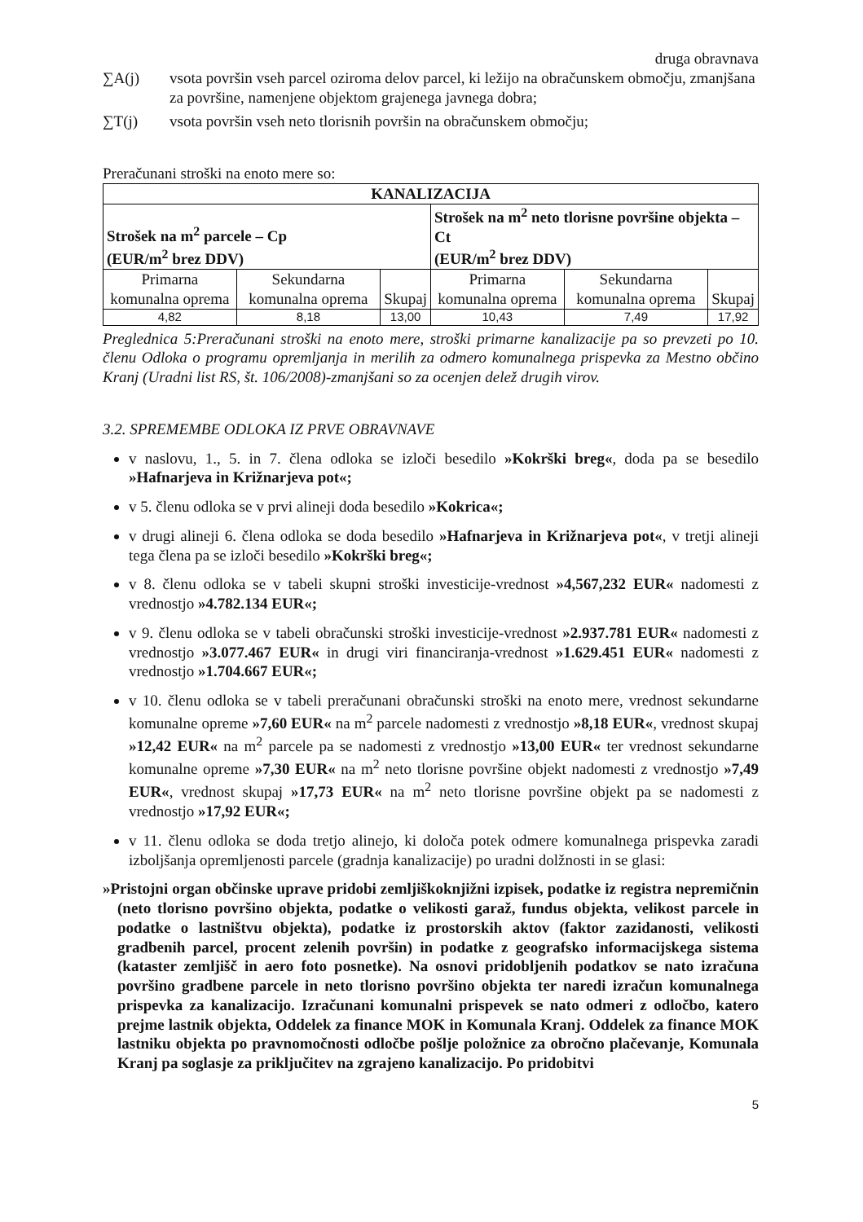druga obravnava
∑A(j) vsota površin vseh parcel oziroma delov parcel, ki ležijo na obračunskem območju, zmanjšana za površine, namenjene objektom grajenega javnega dobra;
∑T(j) vsota površin vseh neto tlorisnih površin na obračunskem območju;
Preračunani stroški na enoto mere so:
| KANALIZACIJA | | | | | |
| --- | --- | --- | --- | --- | --- |
| Strošek na m<sup>2</sup> parcele – Cp (EUR/m<sup>2</sup> brez DDV) | | | Strošek na m<sup>2</sup> neto tlorisne površine objekta – Ct (EUR/m<sup>2</sup> brez DDV) | | |
| Primarna komunalna oprema | Sekundarna komunalna oprema | Skupaj | Primarna komunalna oprema | Sekundarna komunalna oprema | Skupaj |
| 4,82 | 8,18 | 13,00 | 10,43 | 7,49 | 17,92 |
Preglednica 5:Preračunani stroški na enoto mere, stroški primarne kanalizacije pa so prevzeti po 10. členu Odloka o programu opremljanja in merilih za odmero komunalnega prispevka za Mestno občino Kranj (Uradni list RS, št. 106/2008)-zmanjšani so za ocenjen delež drugih virov.
3.2. SPREMEMBE ODLOKA IZ PRVE OBRAVNAVE
v naslovu, 1., 5. in 7. člena odloka se izloči besedilo »Kokrški breg«, doda pa se besedilo »Hafnarjeva in Križnarjeva pot«;
v 5. členu odloka se v prvi alineji doda besedilo »Kokrica«;
v drugi alineji 6. člena odloka se doda besedilo »Hafnarjeva in Križnarjeva pot«, v tretji alineji tega člena pa se izloči besedilo »Kokrški breg«;
v 8. členu odloka se v tabeli skupni stroški investicije-vrednost »4,567,232 EUR« nadomesti z vrednostjo »4.782.134 EUR«;
v 9. členu odloka se v tabeli obračunski stroški investicije-vrednost »2.937.781 EUR« nadomesti z vrednostjo »3.077.467 EUR« in drugi viri financiranja-vrednost »1.629.451 EUR« nadomesti z vrednostjo »1.704.667 EUR«;
v 10. členu odloka se v tabeli preračunani obračunski stroški na enoto mere, vrednost sekundarne komunalne opreme »7,60 EUR« na m<sup>2</sup> parcele nadomesti z vrednostjo »8,18 EUR«, vrednost skupaj »12,42 EUR« na m<sup>2</sup> parcele pa se nadomesti z vrednostjo »13,00 EUR« ter vrednost sekundarne komunalne opreme »7,30 EUR« na m<sup>2</sup> neto tlorisne površine objekt nadomesti z vrednostjo »7,49 EUR«, vrednost skupaj »17,73 EUR« na m<sup>2</sup> neto tlorisne površine objekt pa se nadomesti z vrednostjo »17,92 EUR«;
v 11. členu odloka se doda tretjo alinejo, ki določa potek odmere komunalnega prispevka zaradi izboljšanja opremljenosti parcele (gradnja kanalizacije) po uradni dolžnosti in se glasi:
»Pristojni organ občinske uprave pridobi zemljiškoknjižni izpisek, podatke iz registra nepremičnin (neto tlorisno površino objekta, podatke o velikosti garaž, fundus objekta, velikost parcele in podatke o lastništvu objekta), podatke iz prostorskih aktov (faktor zazidanosti, velikosti gradbenih parcel, procent zelenih površin) in podatke z geografsko informacijskega sistema (kataster zemljišč in aero foto posnetke). Na osnovi pridobljenih podatkov se nato izračuna površino gradbene parcele in neto tlorisno površino objekta ter naredi izračun komunalnega prispevka za kanalizacijo. Izračunani komunalni prispevek se nato odmeri z odločbo, katero prejme lastnik objekta, Oddelek za finance MOK in Komunala Kranj. Oddelek za finance MOK lastniku objekta po pravnomočnosti odločbe pošlje položnice za obročno plačevanje, Komunala Kranj pa soglasje za priključitev na zgrajeno kanalizacijo. Po pridobitvi
5